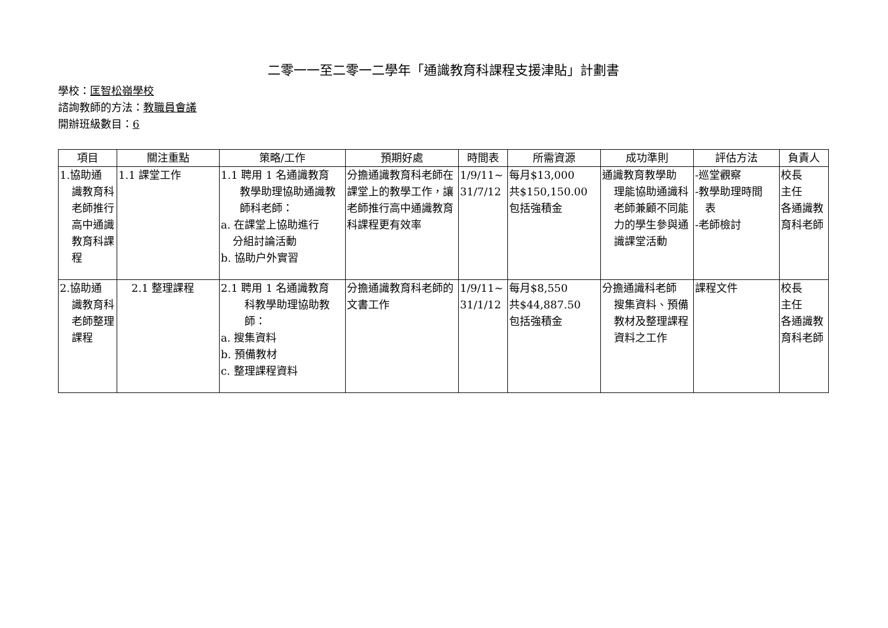二零一一至二零一二學年「通識教育科課程支援津貼」計劃書
學校：匡智松嶺學校
諮詢教師的方法：教職員會議
開辦班級數目：6
| 項目 | 關注重點 | 策略/工作 | 預期好處 | 時間表 | 所需資源 | 成功準則 | 評估方法 | 負責人 |
| --- | --- | --- | --- | --- | --- | --- | --- | --- |
| 1.協助通 識教育科老師推行高中通識教育科課程 | 1.1 課堂工作 | 1.1 聘用 1 名通識教育 教學助理協助通識教師科老師： a. 在課堂上協助進行 分組討論活動 b. 協助户外實習 | 分擔通識教育科老師在課堂上的教學工作，讓老師推行高中通識教育科課程更有效率 | 1/9/11~ 31/7/12 | 每月$13,000 共$150,150.00 包括強積金 | 通識教育教學助 理能協助通識科老師兼顧不同能力的學生參與通識課堂活動 | -巡堂觀察 -教學助理時間 表 -老師檢討 | 校長 主任 各通識教育科老師 |
| 2.協助通 識教育科老師整理課程 | 2.1 整理課程 | 2.1 聘用 1 名通識教育 科教學助理協助教師： a. 搜集資料 b. 預備教材 c. 整理課程資料 | 分擔通識教育科老師的文書工作 | 1/9/11~ 31/1/12 | 每月$8,550 共$44,887.50 包括強積金 | 分擔通識科老師 搜集資料、預備教材及整理課程資料之工作 | 課程文件 | 校長 主任 各通識教育科老師 |